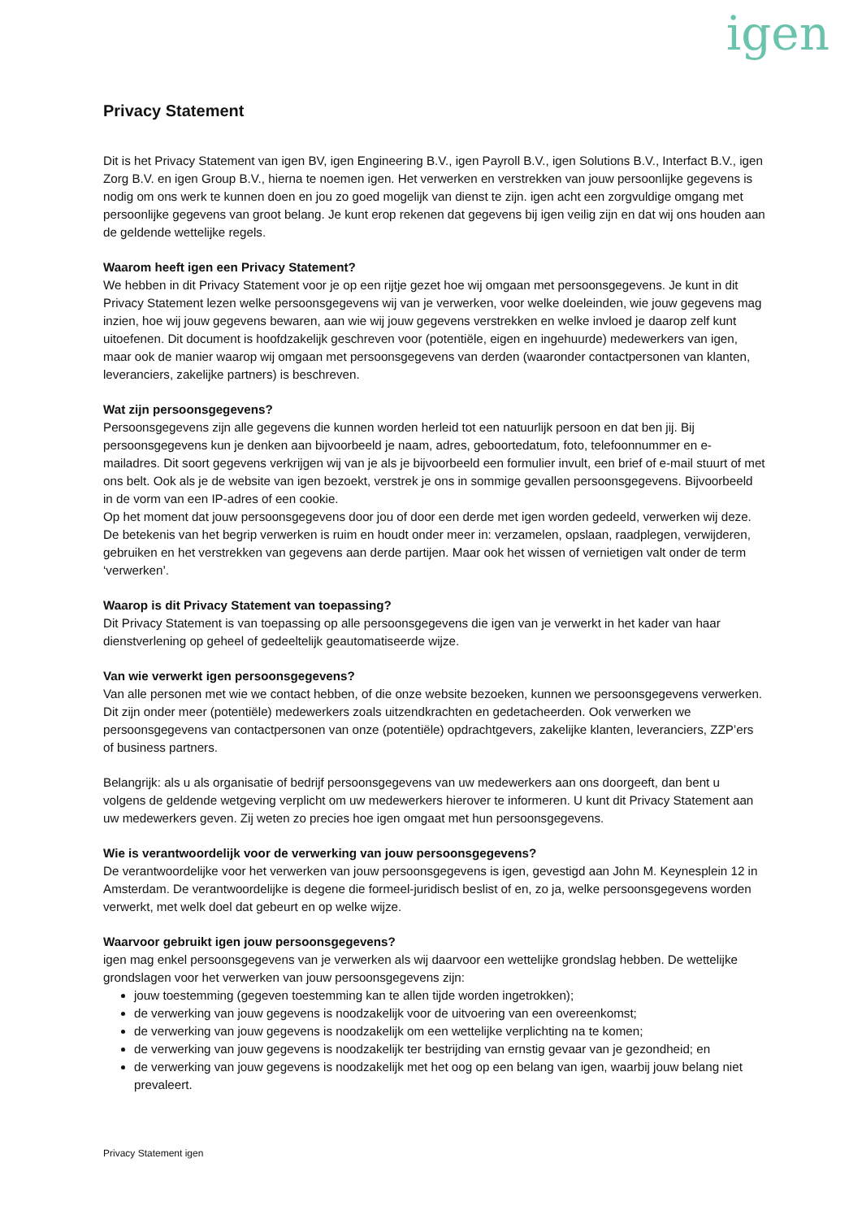igen
Privacy Statement
Dit is het Privacy Statement van igen BV, igen Engineering B.V., igen Payroll B.V., igen Solutions B.V., Interfact B.V., igen Zorg B.V. en igen Group B.V., hierna te noemen igen. Het verwerken en verstrekken van jouw persoonlijke gegevens is nodig om ons werk te kunnen doen en jou zo goed mogelijk van dienst te zijn. igen acht een zorgvuldige omgang met persoonlijke gegevens van groot belang. Je kunt erop rekenen dat gegevens bij igen veilig zijn en dat wij ons houden aan de geldende wettelijke regels.
Waarom heeft igen een Privacy Statement?
We hebben in dit Privacy Statement voor je op een rijtje gezet hoe wij omgaan met persoonsgegevens. Je kunt in dit Privacy Statement lezen welke persoonsgegevens wij van je verwerken, voor welke doeleinden, wie jouw gegevens mag inzien, hoe wij jouw gegevens bewaren, aan wie wij jouw gegevens verstrekken en welke invloed je daarop zelf kunt uitoefenen. Dit document is hoofdzakelijk geschreven voor (potentiële, eigen en ingehuurde) medewerkers van igen, maar ook de manier waarop wij omgaan met persoonsgegevens van derden (waaronder contactpersonen van klanten, leveranciers, zakelijke partners) is beschreven.
Wat zijn persoonsgegevens?
Persoonsgegevens zijn alle gegevens die kunnen worden herleid tot een natuurlijk persoon en dat ben jij. Bij persoonsgegevens kun je denken aan bijvoorbeeld je naam, adres, geboortedatum, foto, telefoonnummer en e-mailadres. Dit soort gegevens verkrijgen wij van je als je bijvoorbeeld een formulier invult, een brief of e-mail stuurt of met ons belt. Ook als je de website van igen bezoekt, verstrek je ons in sommige gevallen persoonsgegevens. Bijvoorbeeld in de vorm van een IP-adres of een cookie.
Op het moment dat jouw persoonsgegevens door jou of door een derde met igen worden gedeeld, verwerken wij deze. De betekenis van het begrip verwerken is ruim en houdt onder meer in: verzamelen, opslaan, raadplegen, verwijderen, gebruiken en het verstrekken van gegevens aan derde partijen. Maar ook het wissen of vernietigen valt onder de term ‘verwerken’.
Waarop is dit Privacy Statement van toepassing?
Dit Privacy Statement is van toepassing op alle persoonsgegevens die igen van je verwerkt in het kader van haar dienstverlening op geheel of gedeeltelijk geautomatiseerde wijze.
Van wie verwerkt igen persoonsgegevens?
Van alle personen met wie we contact hebben, of die onze website bezoeken, kunnen we persoonsgegevens verwerken. Dit zijn onder meer (potentiële) medewerkers zoals uitzendkrachten en gedetacheerden. Ook verwerken we persoonsgegevens van contactpersonen van onze (potentiële) opdrachtgevers, zakelijke klanten, leveranciers, ZZP’ers of business partners.
Belangrijk: als u als organisatie of bedrijf persoonsgegevens van uw medewerkers aan ons doorgeeft, dan bent u volgens de geldende wetgeving verplicht om uw medewerkers hierover te informeren. U kunt dit Privacy Statement aan uw medewerkers geven. Zij weten zo precies hoe igen omgaat met hun persoonsgegevens.
Wie is verantwoordelijk voor de verwerking van jouw persoonsgegevens?
De verantwoordelijke voor het verwerken van jouw persoonsgegevens is igen, gevestigd aan John M. Keynesplein 12 in Amsterdam. De verantwoordelijke is degene die formeel-juridisch beslist of en, zo ja, welke persoonsgegevens worden verwerkt, met welk doel dat gebeurt en op welke wijze.
Waarvoor gebruikt igen jouw persoonsgegevens?
igen mag enkel persoonsgegevens van je verwerken als wij daarvoor een wettelijke grondslag hebben. De wettelijke grondslagen voor het verwerken van jouw persoonsgegevens zijn:
jouw toestemming (gegeven toestemming kan te allen tijde worden ingetrokken);
de verwerking van jouw gegevens is noodzakelijk voor de uitvoering van een overeenkomst;
de verwerking van jouw gegevens is noodzakelijk om een wettelijke verplichting na te komen;
de verwerking van jouw gegevens is noodzakelijk ter bestrijding van ernstig gevaar van je gezondheid; en
de verwerking van jouw gegevens is noodzakelijk met het oog op een belang van igen, waarbij jouw belang niet prevaleert.
Privacy Statement igen